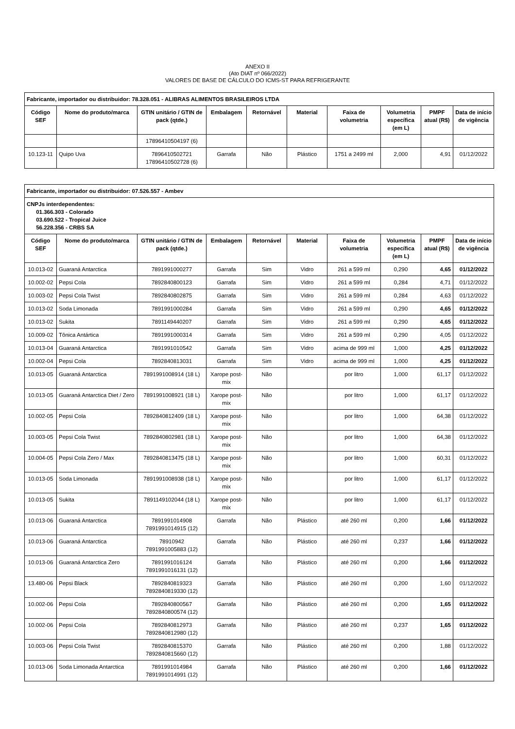ANEXO II
(Ato DIAT nº 066/2022)
VALORES DE BASE DE CÁLCULO DO ICMS-ST PARA REFRIGERANTE
| Fabricante, importador ou distribuidor: 78.328.051 - ALIBRAS ALIMENTOS BRASILEIROS LTDA | | | | | | | | | |
| Código SEF | Nome do produto/marca | GTIN unitário / GTIN de pack (qtde.) | Embalagem | Retornável | Material | Faixa de volumetria | Volumetria específica (em L) | PMPF atual (R$) | Data de início de vigência |
| | | 17896410504197 (6) | | | | | | | |
| 10.123-11 | Quipo Uva | 7896410502721 17896410502728 (6) | Garrafa | Não | Plástico | 1751 a 2499 ml | 2,000 | 4,91 | 01/12/2022 |
| Fabricante, importador ou distribuidor: 07.526.557 - Ambev | | | | | | | | | |
| CNPJs interdependentes: 01.366.303 - Colorado 03.690.522 - Tropical Juice 56.228.356 - CRBS SA | | | | | | | | | |
| Código SEF | Nome do produto/marca | GTIN unitário / GTIN de pack (qtde.) | Embalagem | Retornável | Material | Faixa de volumetria | Volumetria específica (em L) | PMPF atual (R$) | Data de início de vigência |
| 10.013-02 | Guaraná Antarctica | 7891991000277 | Garrafa | Sim | Vidro | 261 a 599 ml | 0,290 | 4,65 | 01/12/2022 |
| 10.002-02 | Pepsi Cola | 7892840800123 | Garrafa | Sim | Vidro | 261 a 599 ml | 0,284 | 4,71 | 01/12/2022 |
| 10.003-02 | Pepsi Cola Twist | 7892840802875 | Garrafa | Sim | Vidro | 261 a 599 ml | 0,284 | 4,63 | 01/12/2022 |
| 10.013-02 | Soda Limonada | 7891991000284 | Garrafa | Sim | Vidro | 261 a 599 ml | 0,290 | 4,65 | 01/12/2022 |
| 10.013-02 | Sukita | 7891149440207 | Garrafa | Sim | Vidro | 261 a 599 ml | 0,290 | 4,65 | 01/12/2022 |
| 10.009-02 | Tônica Antártica | 7891991000314 | Garrafa | Sim | Vidro | 261 a 599 ml | 0,290 | 4,05 | 01/12/2022 |
| 10.013-04 | Guaraná Antarctica | 7891991010542 | Garrafa | Sim | Vidro | acima de 999 ml | 1,000 | 4,25 | 01/12/2022 |
| 10.002-04 | Pepsi Cola | 7892840813031 | Garrafa | Sim | Vidro | acima de 999 ml | 1,000 | 4,25 | 01/12/2022 |
| 10.013-05 | Guaraná Antarctica | 7891991008914 (18 L) | Xarope post-mix | Não | | por litro | 1,000 | 61,17 | 01/12/2022 |
| 10.013-05 | Guaraná Antarctica Diet / Zero | 7891991008921 (18 L) | Xarope post-mix | Não | | por litro | 1,000 | 61,17 | 01/12/2022 |
| 10.002-05 | Pepsi Cola | 7892840812409 (18 L) | Xarope post-mix | Não | | por litro | 1,000 | 64,38 | 01/12/2022 |
| 10.003-05 | Pepsi Cola Twist | 7892840802981 (18 L) | Xarope post-mix | Não | | por litro | 1,000 | 64,38 | 01/12/2022 |
| 10.004-05 | Pepsi Cola Zero / Max | 7892840813475 (18 L) | Xarope post-mix | Não | | por litro | 1,000 | 60,31 | 01/12/2022 |
| 10.013-05 | Soda Limonada | 7891991008938 (18 L) | Xarope post-mix | Não | | por litro | 1,000 | 61,17 | 01/12/2022 |
| 10.013-05 | Sukita | 7891149102044 (18 L) | Xarope post-mix | Não | | por litro | 1,000 | 61,17 | 01/12/2022 |
| 10.013-06 | Guaraná Antarctica | 7891991014908 7891991014915 (12) | Garrafa | Não | Plástico | até 260 ml | 0,200 | 1,66 | 01/12/2022 |
| 10.013-06 | Guaraná Antarctica | 78910942 7891991005883 (12) | Garrafa | Não | Plástico | até 260 ml | 0,237 | 1,66 | 01/12/2022 |
| 10.013-06 | Guaraná Antarctica Zero | 7891991016124 7891991016131 (12) | Garrafa | Não | Plástico | até 260 ml | 0,200 | 1,66 | 01/12/2022 |
| 13.480-06 | Pepsi Black | 7892840819323 7892840819330 (12) | Garrafa | Não | Plástico | até 260 ml | 0,200 | 1,60 | 01/12/2022 |
| 10.002-06 | Pepsi Cola | 7892840800567 7892840800574 (12) | Garrafa | Não | Plástico | até 260 ml | 0,200 | 1,65 | 01/12/2022 |
| 10.002-06 | Pepsi Cola | 7892840812973 7892840812980 (12) | Garrafa | Não | Plástico | até 260 ml | 0,237 | 1,65 | 01/12/2022 |
| 10.003-06 | Pepsi Cola Twist | 7892840815370 7892840815660 (12) | Garrafa | Não | Plástico | até 260 ml | 0,200 | 1,88 | 01/12/2022 |
| 10.013-06 | Soda Limonada Antarctica | 7891991014984 7891991014991 (12) | Garrafa | Não | Plástico | até 260 ml | 0,200 | 1,66 | 01/12/2022 |